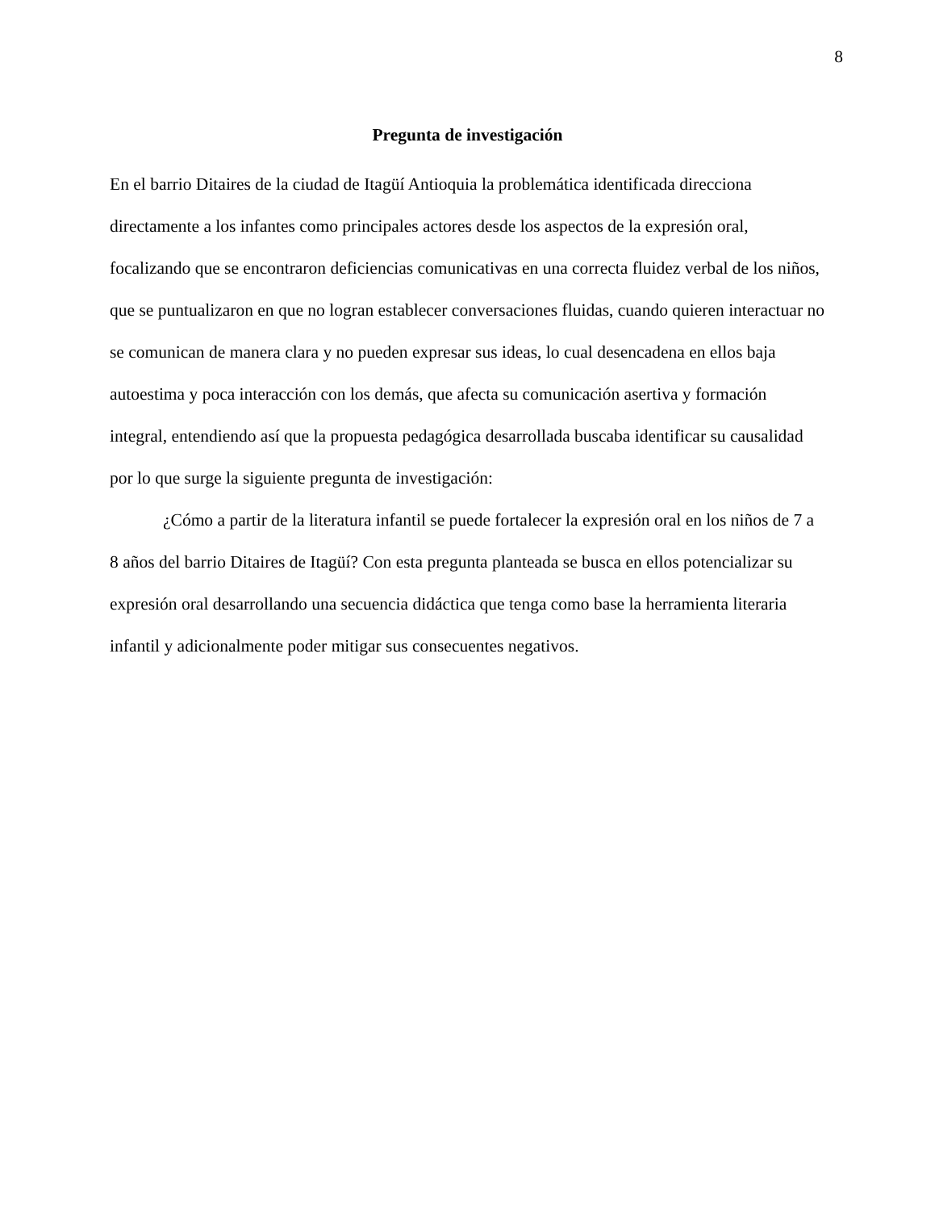8
Pregunta de investigación
En el barrio Ditaires de la ciudad de Itagüí Antioquia la problemática identificada direcciona directamente a los infantes como principales actores desde los aspectos de la expresión oral, focalizando que se encontraron deficiencias comunicativas en una correcta fluidez verbal de los niños, que se puntualizaron en que no logran establecer conversaciones fluidas, cuando quieren interactuar no se comunican de manera clara y no pueden expresar sus ideas, lo cual desencadena en ellos baja autoestima y poca interacción con los demás, que afecta su comunicación asertiva y formación integral, entendiendo así que la propuesta pedagógica desarrollada buscaba identificar su causalidad por lo que surge la siguiente pregunta de investigación:
¿Cómo a partir de la literatura infantil se puede fortalecer la expresión oral en los niños de 7 a 8 años del barrio Ditaires de Itagüí? Con esta pregunta planteada se busca en ellos potencializar su expresión oral desarrollando una secuencia didáctica que tenga como base la herramienta literaria infantil y adicionalmente poder mitigar sus consecuentes negativos.